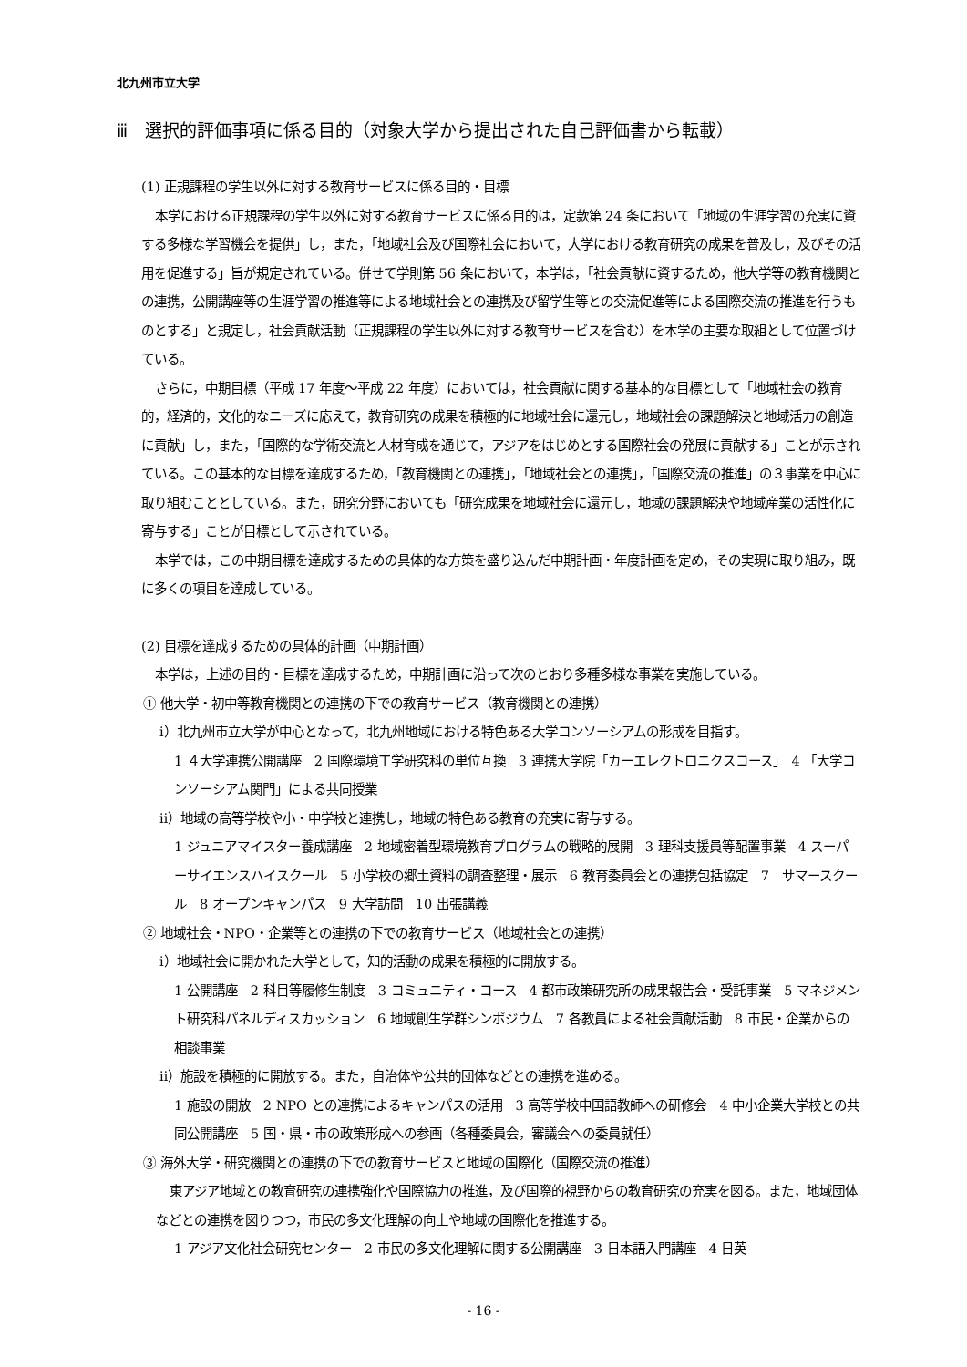北九州市立大学
ⅲ　選択的評価事項に係る目的（対象大学から提出された自己評価書から転載）
(1) 正規課程の学生以外に対する教育サービスに係る目的・目標
本学における正規課程の学生以外に対する教育サービスに係る目的は，定款第 24 条において「地域の生涯学習の充実に資する多様な学習機会を提供」し，また，「地域社会及び国際社会において，大学における教育研究の成果を普及し，及びその活用を促進する」旨が規定されている。併せて学則第 56 条において，本学は，「社会貢献に資するため，他大学等の教育機関との連携，公開講座等の生涯学習の推進等による地域社会との連携及び留学生等との交流促進等による国際交流の推進を行うものとする」と規定し，社会貢献活動（正規課程の学生以外に対する教育サービスを含む）を本学の主要な取組として位置づけている。
さらに，中期目標（平成 17 年度～平成 22 年度）においては，社会貢献に関する基本的な目標として「地域社会の教育的，経済的，文化的なニーズに応えて，教育研究の成果を積極的に地域社会に還元し，地域社会の課題解決と地域活力の創造に貢献」し，また，「国際的な学術交流と人材育成を通じて，アジアをはじめとする国際社会の発展に貢献する」ことが示されている。この基本的な目標を達成するため，「教育機関との連携」，「地域社会との連携」，「国際交流の推進」の３事業を中心に取り組むこととしている。また，研究分野においても「研究成果を地域社会に還元し，地域の課題解決や地域産業の活性化に寄与する」ことが目標として示されている。
本学では，この中期目標を達成するための具体的な方策を盛り込んだ中期計画・年度計画を定め，その実現に取り組み，既に多くの項目を達成している。
(2) 目標を達成するための具体的計画（中期計画）
本学は，上述の目的・目標を達成するため，中期計画に沿って次のとおり多種多様な事業を実施している。
① 他大学・初中等教育機関との連携の下での教育サービス（教育機関との連携）
ⅰ）北九州市立大学が中心となって，北九州地域における特色ある大学コンソーシアムの形成を目指す。
1 ４大学連携公開講座　2 国際環境工学研究科の単位互換　3 連携大学院「カーエレクトロニクスコース」　4 「大学コンソーシアム関門」による共同授業
ⅱ）地域の高等学校や小・中学校と連携し，地域の特色ある教育の充実に寄与する。
1 ジュニアマイスター養成講座　2 地域密着型環境教育プログラムの戦略的展開　3 理科支援員等配置事業　4 スーパーサイエンスハイスクール　5 小学校の郷土資料の調査整理・展示　6 教育委員会との連携包括協定　7　サマースクール　8 オープンキャンパス　9 大学訪問　10 出張講義
② 地域社会・NPO・企業等との連携の下での教育サービス（地域社会との連携）
ⅰ）地域社会に開かれた大学として，知的活動の成果を積極的に開放する。
1 公開講座　2 科目等履修生制度　3 コミュニティ・コース　4 都市政策研究所の成果報告会・受託事業　5 マネジメント研究科パネルディスカッション　6 地域創生学群シンポジウム　7 各教員による社会貢献活動　8 市民・企業からの相談事業
ⅱ）施設を積極的に開放する。また，自治体や公共的団体などとの連携を進める。
1 施設の開放　2 NPO との連携によるキャンパスの活用　3 高等学校中国語教師への研修会　4 中小企業大学校との共同公開講座　5 国・県・市の政策形成への参画（各種委員会，審議会への委員就任）
③ 海外大学・研究機関との連携の下での教育サービスと地域の国際化（国際交流の推進）
東アジア地域との教育研究の連携強化や国際協力の推進，及び国際的視野からの教育研究の充実を図る。また，地域団体などとの連携を図りつつ，市民の多文化理解の向上や地域の国際化を推進する。
1 アジア文化社会研究センター　2 市民の多文化理解に関する公開講座　3 日本語入門講座　4 日英
- 16 -